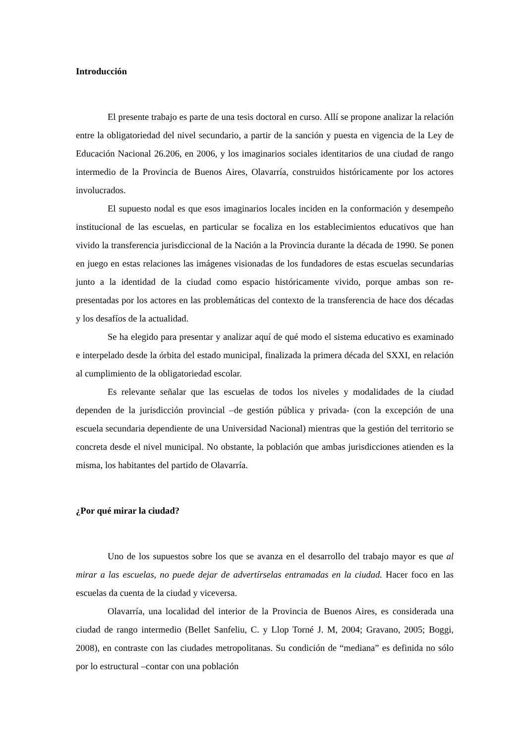Introducción
El presente trabajo es parte de una tesis doctoral en curso. Allí se propone analizar la relación entre la obligatoriedad del nivel secundario, a partir de la sanción y puesta en vigencia de la Ley de Educación Nacional 26.206, en 2006, y los imaginarios sociales identitarios de una ciudad de rango intermedio de la Provincia de Buenos Aires, Olavarría, construidos históricamente por los actores involucrados.
El supuesto nodal es que esos imaginarios locales inciden en la conformación y desempeño institucional de las escuelas, en particular se focaliza en los establecimientos educativos que han vivido la transferencia jurisdiccional de la Nación a la Provincia durante la década de 1990. Se ponen en juego en estas relaciones las imágenes visionadas de los fundadores de estas escuelas secundarias junto a la identidad de la ciudad como espacio históricamente vivido, porque ambas son re-presentadas por los actores en las problemáticas del contexto de la transferencia de hace dos décadas y los desafíos de la actualidad.
Se ha elegido para presentar y analizar aquí de qué modo el sistema educativo es examinado e interpelado desde la órbita del estado municipal, finalizada la primera década del SXXI, en relación al cumplimiento de la obligatoriedad escolar.
Es relevante señalar que las escuelas de todos los niveles y modalidades de la ciudad dependen de la jurisdicción provincial –de gestión pública y privada- (con la excepción de una escuela secundaria dependiente de una Universidad Nacional) mientras que la gestión del territorio se concreta desde el nivel municipal. No obstante, la población que ambas jurisdicciones atienden es la misma, los habitantes del partido de Olavarría.
¿Por qué mirar la ciudad?
Uno de los supuestos sobre los que se avanza en el desarrollo del trabajo mayor es que al mirar a las escuelas, no puede dejar de advertírselas entramadas en la ciudad. Hacer foco en las escuelas da cuenta de la ciudad y viceversa.
Olavarría, una localidad del interior de la Provincia de Buenos Aires, es considerada una ciudad de rango intermedio (Bellet Sanfeliu, C. y Llop Torné J. M, 2004; Gravano, 2005; Boggi, 2008), en contraste con las ciudades metropolitanas. Su condición de “mediana” es definida no sólo por lo estructural –contar con una población